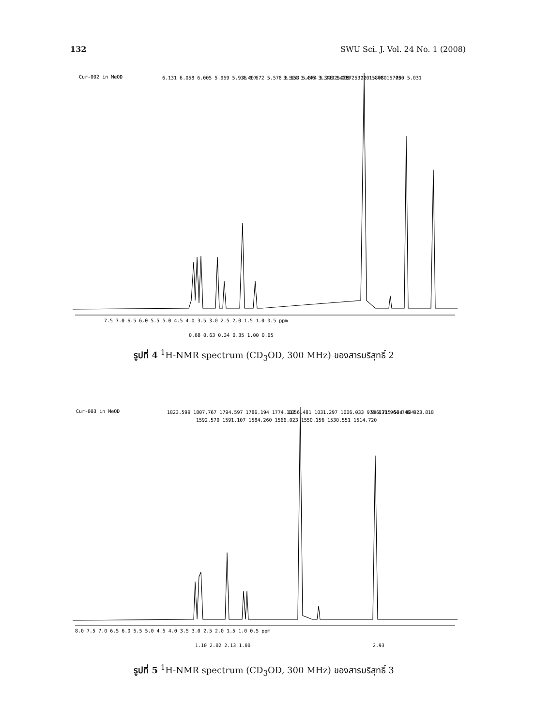132 SWU Sci. J. Vol. 24 No. 1 (2008)
Cur-002 in MeOD
6.131 6.058 6.005 5.959 5.935 5.672 5.578 5.553 5.374 5.293 5.267 5.110 5.080 5.060 5.031
4.407
3.524 3.445 3.348 3.076
2.473 2.372 1.878 1.773
7.5 7.0 6.5 6.0 5.5 5.0 4.5 4.0 3.5 3.0 2.5 2.0 1.5 1.0 0.5 ppm
0.68 0.63 0.34 0.35 1.00 0.65
รูปที่ 4 <sup>1</sup>H-NMR spectrum (CD<sub>3</sub>OD, 300 MHz) ของสารบริสุทธิ์ 2
Cur-003 in MeOD
1823.599 1807.767 1794.597 1786.194 1774.111
1592.579 1591.107 1584.260 1566.023 1550.156 1530.551 1514.720
1056.481 1031.297 1006.033 975.831 964.740 923.818
546.715 534.494
8.0 7.5 7.0 6.5 6.0 5.5 5.0 4.5 4.0 3.5 3.0 2.5 2.0 1.5 1.0 0.5 ppm
1.10 2.02 2.13 1.00
2.93
รูปที่ 5 <sup>1</sup>H-NMR spectrum (CD<sub>3</sub>OD, 300 MHz) ของสารบริสุทธิ์ 3